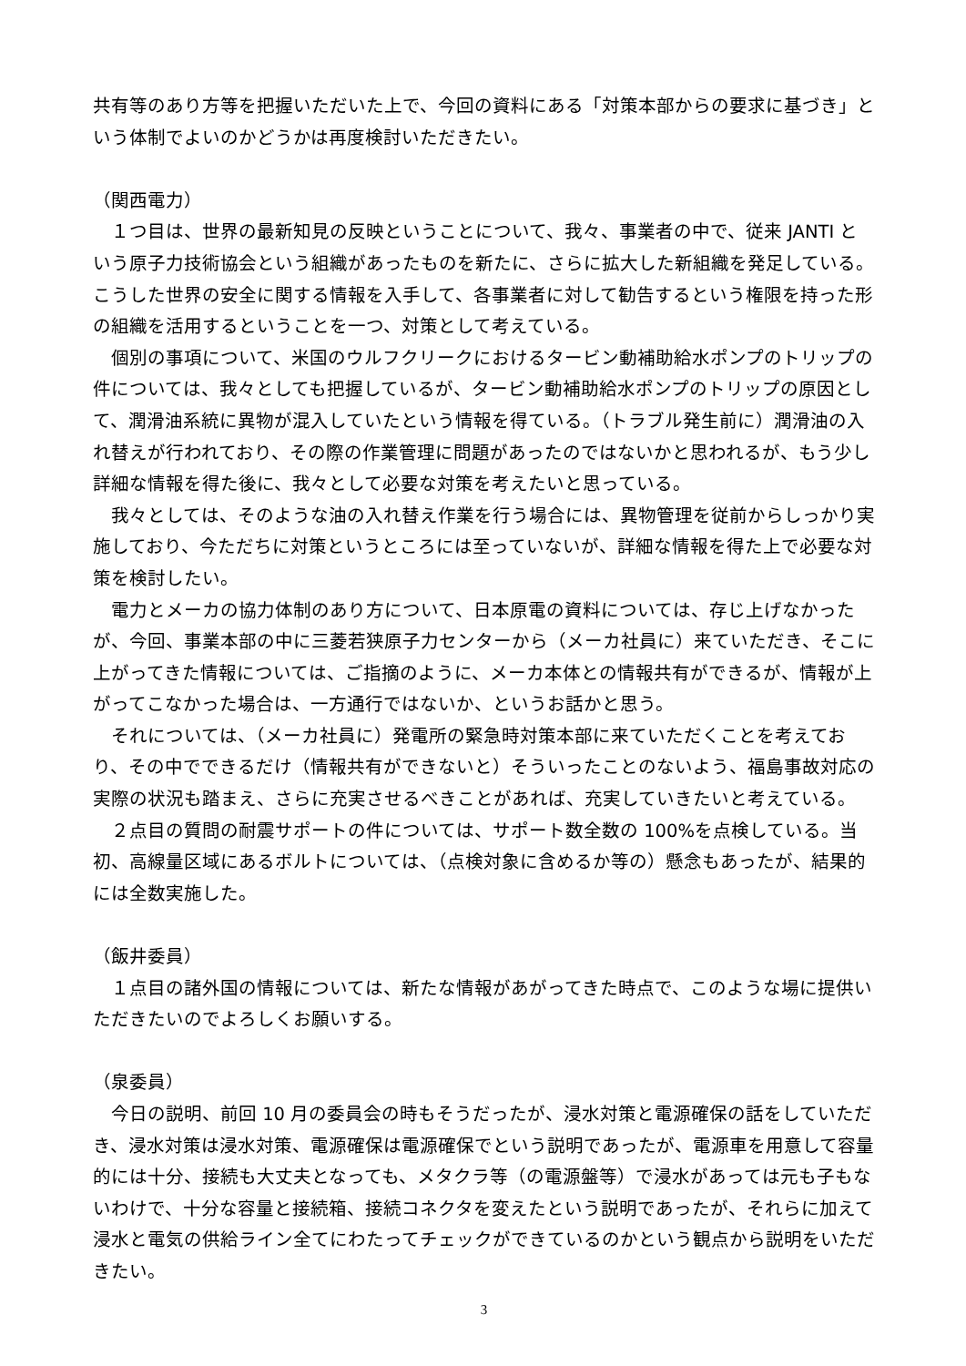共有等のあり方等を把握いただいた上で、今回の資料にある「対策本部からの要求に基づき」という体制でよいのかどうかは再度検討いただきたい。
（関西電力）
　１つ目は、世界の最新知見の反映ということについて、我々、事業者の中で、従来 JANTI という原子力技術協会という組織があったものを新たに、さらに拡大した新組織を発足している。こうした世界の安全に関する情報を入手して、各事業者に対して勧告するという権限を持った形の組織を活用するということを一つ、対策として考えている。
　個別の事項について、米国のウルフクリークにおけるタービン動補助給水ポンプのトリップの件については、我々としても把握しているが、タービン動補助給水ポンプのトリップの原因として、潤滑油系統に異物が混入していたという情報を得ている。（トラブル発生前に）潤滑油の入れ替えが行われており、その際の作業管理に問題があったのではないかと思われるが、もう少し詳細な情報を得た後に、我々として必要な対策を考えたいと思っている。
　我々としては、そのような油の入れ替え作業を行う場合には、異物管理を従前からしっかり実施しており、今ただちに対策というところには至っていないが、詳細な情報を得た上で必要な対策を検討したい。
　電力とメーカの協力体制のあり方について、日本原電の資料については、存じ上げなかったが、今回、事業本部の中に三菱若狭原子力センターから（メーカ社員に）来ていただき、そこに上がってきた情報については、ご指摘のように、メーカ本体との情報共有ができるが、情報が上がってこなかった場合は、一方通行ではないか、というお話かと思う。
　それについては、（メーカ社員に）発電所の緊急時対策本部に来ていただくことを考えており、その中でできるだけ（情報共有ができないと）そういったことのないよう、福島事故対応の実際の状況も踏まえ、さらに充実させるべきことがあれば、充実していきたいと考えている。
　２点目の質問の耐震サポートの件については、サポート数全数の 100%を点検している。当初、高線量区域にあるボルトについては、（点検対象に含めるか等の）懸念もあったが、結果的には全数実施した。
（飯井委員）
　１点目の諸外国の情報については、新たな情報があがってきた時点で、このような場に提供いただきたいのでよろしくお願いする。
（泉委員）
　今日の説明、前回 10 月の委員会の時もそうだったが、浸水対策と電源確保の話をしていただき、浸水対策は浸水対策、電源確保は電源確保でという説明であったが、電源車を用意して容量的には十分、接続も大丈夫となっても、メタクラ等（の電源盤等）で浸水があっては元も子もないわけで、十分な容量と接続箱、接続コネクタを変えたという説明であったが、それらに加えて浸水と電気の供給ライン全てにわたってチェックができているのかという観点から説明をいただきたい。
3